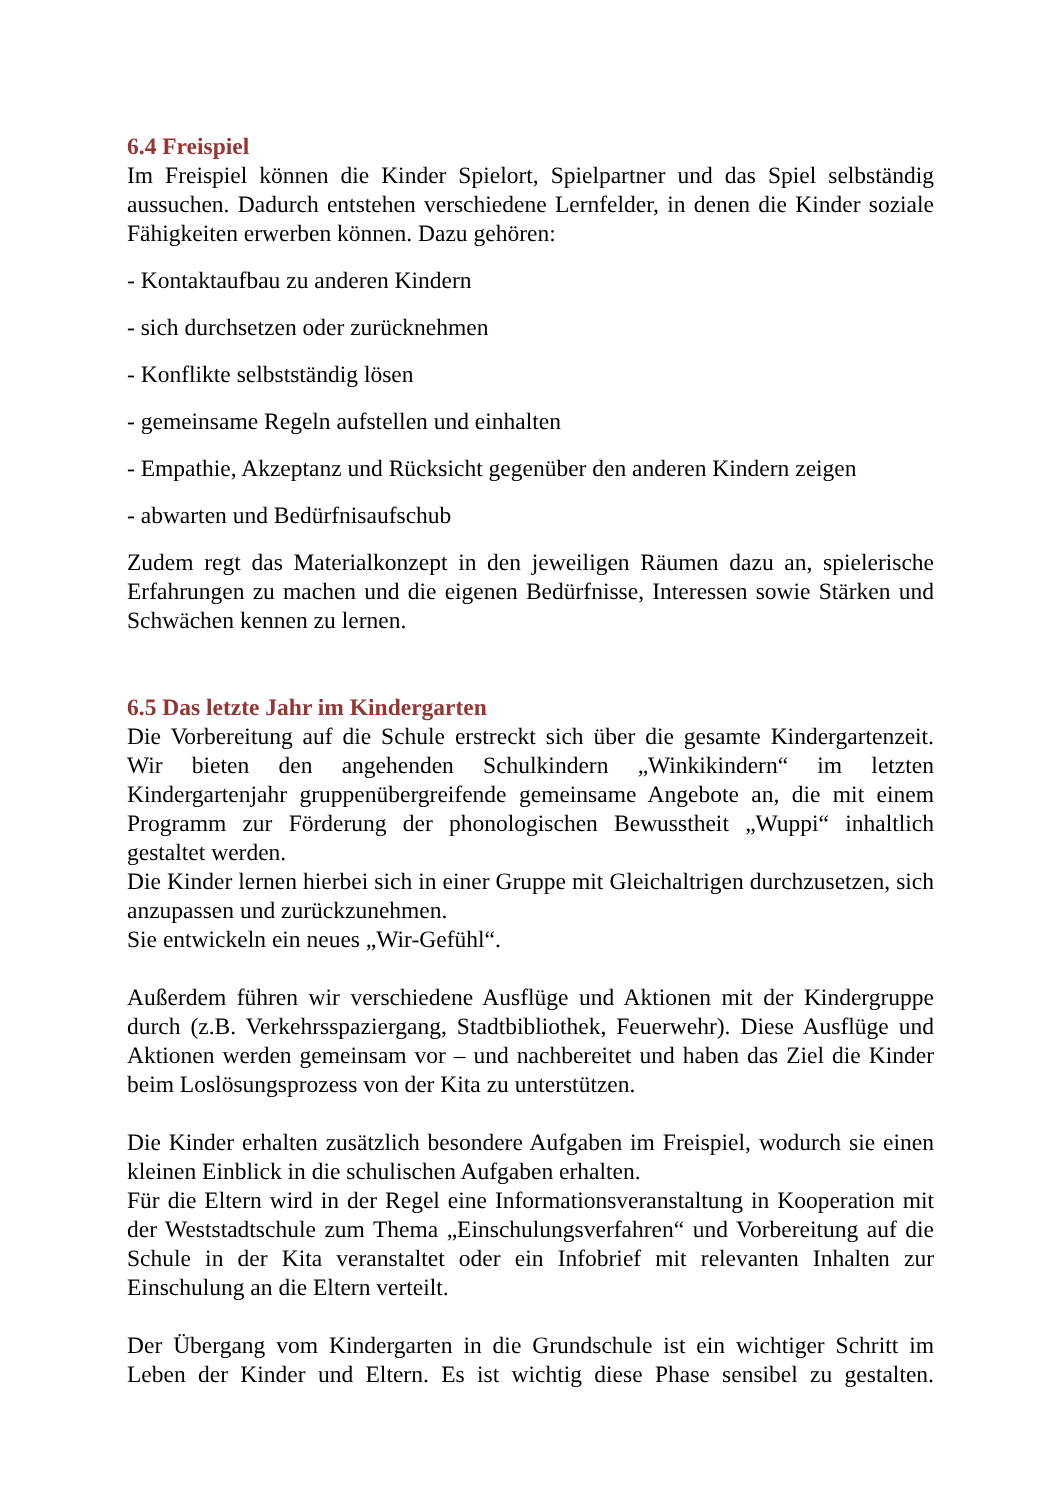6.4 Freispiel
Im Freispiel können die Kinder Spielort, Spielpartner und das Spiel selbständig aussuchen. Dadurch entstehen verschiedene Lernfelder, in denen die Kinder soziale Fähigkeiten erwerben können. Dazu gehören:
- Kontaktaufbau zu anderen Kindern
- sich durchsetzen oder zurücknehmen
- Konflikte selbstständig lösen
- gemeinsame Regeln aufstellen und einhalten
- Empathie, Akzeptanz und Rücksicht gegenüber den anderen Kindern zeigen
- abwarten und Bedürfnisaufschub
Zudem regt das Materialkonzept in den jeweiligen Räumen dazu an, spielerische Erfahrungen zu machen und die eigenen Bedürfnisse, Interessen sowie Stärken und Schwächen kennen zu lernen.
6.5 Das letzte Jahr im Kindergarten
Die Vorbereitung auf die Schule erstreckt sich über die gesamte Kindergartenzeit. Wir bieten den angehenden Schulkindern „Winkikindern“ im letzten Kindergartenjahr gruppenübergreifende gemeinsame Angebote an, die mit einem Programm zur Förderung der phonologischen Bewusstheit „Wuppi“ inhaltlich gestaltet werden.
Die Kinder lernen hierbei sich in einer Gruppe mit Gleichaltrigen durchzusetzen, sich anzupassen und zurückzunehmen.
Sie entwickeln ein neues „Wir-Gefühl“.
Außerdem führen wir verschiedene Ausflüge und Aktionen mit der Kindergruppe durch (z.B. Verkehrsspaziergang, Stadtbibliothek, Feuerwehr). Diese Ausflüge und Aktionen werden gemeinsam vor – und nachbereitet und haben das Ziel die Kinder beim Loslösungsprozess von der Kita zu unterstützen.
Die Kinder erhalten zusätzlich besondere Aufgaben im Freispiel, wodurch sie einen kleinen Einblick in die schulischen Aufgaben erhalten.
Für die Eltern wird in der Regel eine Informationsveranstaltung in Kooperation mit der Weststadtschule zum Thema „Einschulungsverfahren“ und Vorbereitung auf die Schule in der Kita veranstaltet oder ein Infobrief mit relevanten Inhalten zur Einschulung an die Eltern verteilt.
Der Übergang vom Kindergarten in die Grundschule ist ein wichtiger Schritt im Leben der Kinder und Eltern. Es ist wichtig diese Phase sensibel zu gestalten.